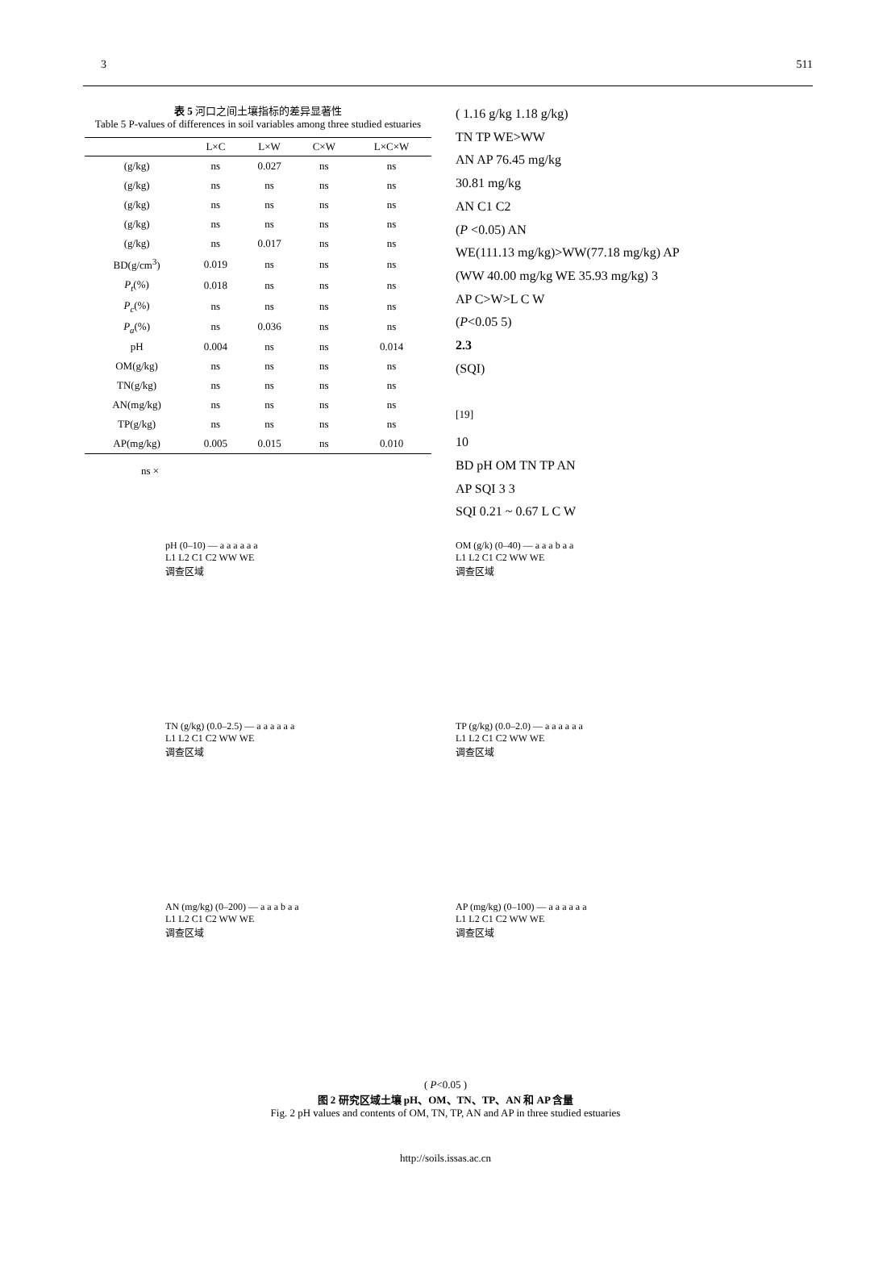3 511
表 5 河口之间土壤指标的差异显著性
Table 5 P-values of differences in soil variables among three studied estuaries
| | L×C | L×W | C×W | L×C×W |
| --- | --- | --- | --- | --- |
| (g/kg) | ns | 0.027 | ns | ns |
| (g/kg) | ns | ns | ns | ns |
| (g/kg) | ns | ns | ns | ns |
| (g/kg) | ns | ns | ns | ns |
| (g/kg) | ns | 0.017 | ns | ns |
| BD(g/cm<sup>3</sup>) | 0.019 | ns | ns | ns |
| P<sub>t</sub> (%) | 0.018 | ns | ns | ns |
| P<sub>c</sub> (%) | ns | ns | ns | ns |
| P<sub>a</sub> (%) | ns | 0.036 | ns | ns |
| pH | 0.004 | ns | ns | 0.014 |
| OM(g/kg) | ns | ns | ns | ns |
| TN(g/kg) | ns | ns | ns | ns |
| AN(mg/kg) | ns | ns | ns | ns |
| TP(g/kg) | ns | ns | ns | ns |
| AP(mg/kg) | 0.005 | 0.015 | ns | 0.010 |
ns ×
( 1.16 g/kg 1.18 g/kg)
TN TP WE>WW
AN AP 76.45 mg/kg
30.81 mg/kg
AN C1 C2
(P <0.05) AN
WE(111.13 mg/kg)>WW(77.18 mg/kg) AP
(WW 40.00 mg/kg WE 35.93 mg/kg) 3
AP C>W>L C W
(P<0.05 5)
2.3
(SQI)
<sup>[19]</sup>
10
BD pH OM TN TP AN
AP SQI 3 3
SQI 0.21 ~ 0.67 L C W
pH (0–10) — a a a a a a
L1 L2 C1 C2 WW WE
调查区域
OM (g/k) (0–40) — a a a b a a
L1 L2 C1 C2 WW WE
调查区域
TN (g/kg) (0.0–2.5) — a a a a a a
L1 L2 C1 C2 WW WE
调查区域
TP (g/kg) (0.0–2.0) — a a a a a a
L1 L2 C1 C2 WW WE
调查区域
AN (mg/kg) (0–200) — a a a b a a
L1 L2 C1 C2 WW WE
调查区域
AP (mg/kg) (0–100) — a a a a a a
L1 L2 C1 C2 WW WE
调查区域
( P<0.05 )
图 2 研究区域土壤 pH、OM、TN、TP、AN 和 AP 含量
Fig. 2 pH values and contents of OM, TN, TP, AN and AP in three studied estuaries
http://soils.issas.ac.cn